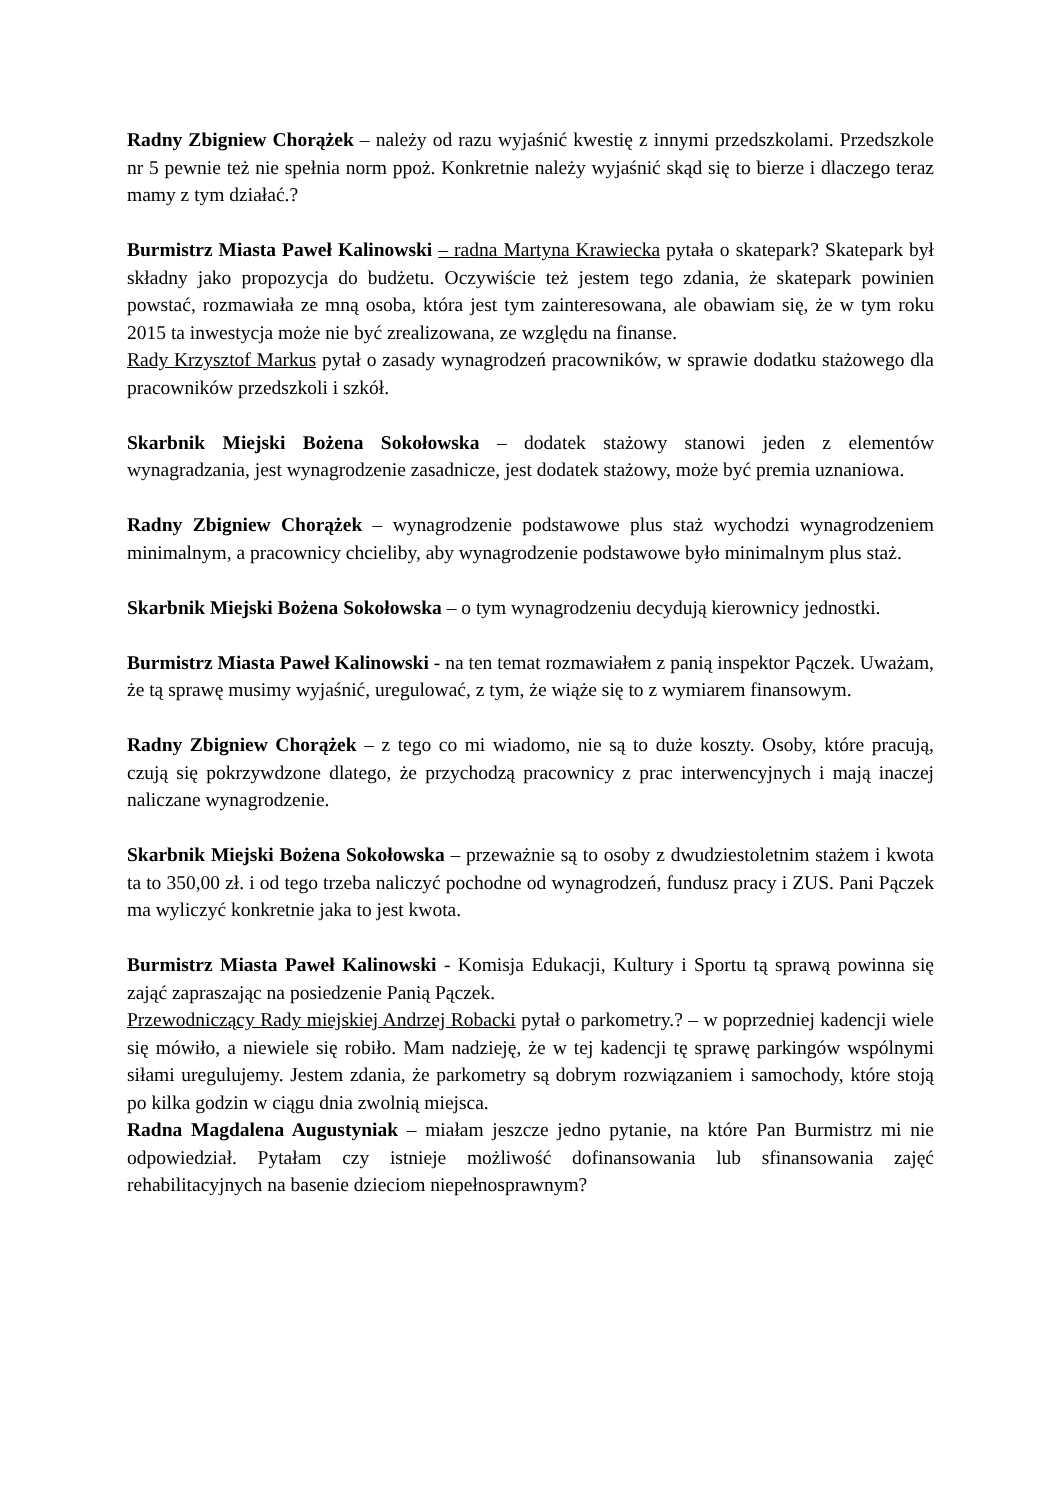Radny Zbigniew Chorążek – należy od razu wyjaśnić kwestię z innymi przedszkolami. Przedszkole nr 5 pewnie też nie spełnia norm ppoż. Konkretnie należy wyjaśnić skąd się to bierze i dlaczego teraz mamy z tym działać.?
Burmistrz Miasta Paweł Kalinowski – radna Martyna Krawiecka pytała o skatepark? Skatepark był składny jako propozycja do budżetu. Oczywiście też jestem tego zdania, że skatepark powinien powstać, rozmawiała ze mną osoba, która jest tym zainteresowana, ale obawiam się, że w tym roku 2015 ta inwestycja może nie być zrealizowana, ze względu na finanse.
Rady Krzysztof Markus pytał o zasady wynagrodzeń pracowników, w sprawie dodatku stażowego dla pracowników przedszkoli i szkół.
Skarbnik Miejski Bożena Sokołowska – dodatek stażowy stanowi jeden z elementów wynagradzania, jest wynagrodzenie zasadnicze, jest dodatek stażowy, może być premia uznaniowa.
Radny Zbigniew Chorążek – wynagrodzenie podstawowe plus staż wychodzi wynagrodzeniem minimalnym, a pracownicy chcieliby, aby wynagrodzenie podstawowe było minimalnym plus staż.
Skarbnik Miejski Bożena Sokołowska – o tym wynagrodzeniu decydują kierownicy jednostki.
Burmistrz Miasta Paweł Kalinowski - na ten temat rozmawiałem z panią inspektor Pączek. Uważam, że tą sprawę musimy wyjaśnić, uregulować, z tym, że wiąże się to z wymiarem finansowym.
Radny Zbigniew Chorążek – z tego co mi wiadomo, nie są to duże koszty. Osoby, które pracują, czują się pokrzywdzone dlatego, że przychodzą pracownicy z prac interwencyjnych i mają inaczej naliczane wynagrodzenie.
Skarbnik Miejski Bożena Sokołowska – przeważnie są to osoby z dwudziestoletnim stażem i kwota ta to 350,00 zł. i od tego trzeba naliczyć pochodne od wynagrodzeń, fundusz pracy i ZUS. Pani Pączek ma wyliczyć konkretnie jaka to jest kwota.
Burmistrz Miasta Paweł Kalinowski - Komisja Edukacji, Kultury i Sportu tą sprawą powinna się zająć zapraszając na posiedzenie Panią Pączek.
Przewodniczący Rady miejskiej Andrzej Robacki pytał o parkometry.? – w poprzedniej kadencji wiele się mówiło, a niewiele się robiło. Mam nadzieję, że w tej kadencji tę sprawę parkingów wspólnymi siłami uregulujemy. Jestem zdania, że parkometry są dobrym rozwiązaniem i samochody, które stoją po kilka godzin w ciągu dnia zwolnią miejsca.
Radna Magdalena Augustyniak – miałam jeszcze jedno pytanie, na które Pan Burmistrz mi nie odpowiedział. Pytałam czy istnieje możliwość dofinansowania lub sfinansowania zajęć rehabilitacyjnych na basenie dzieciom niepełnosprawnym?